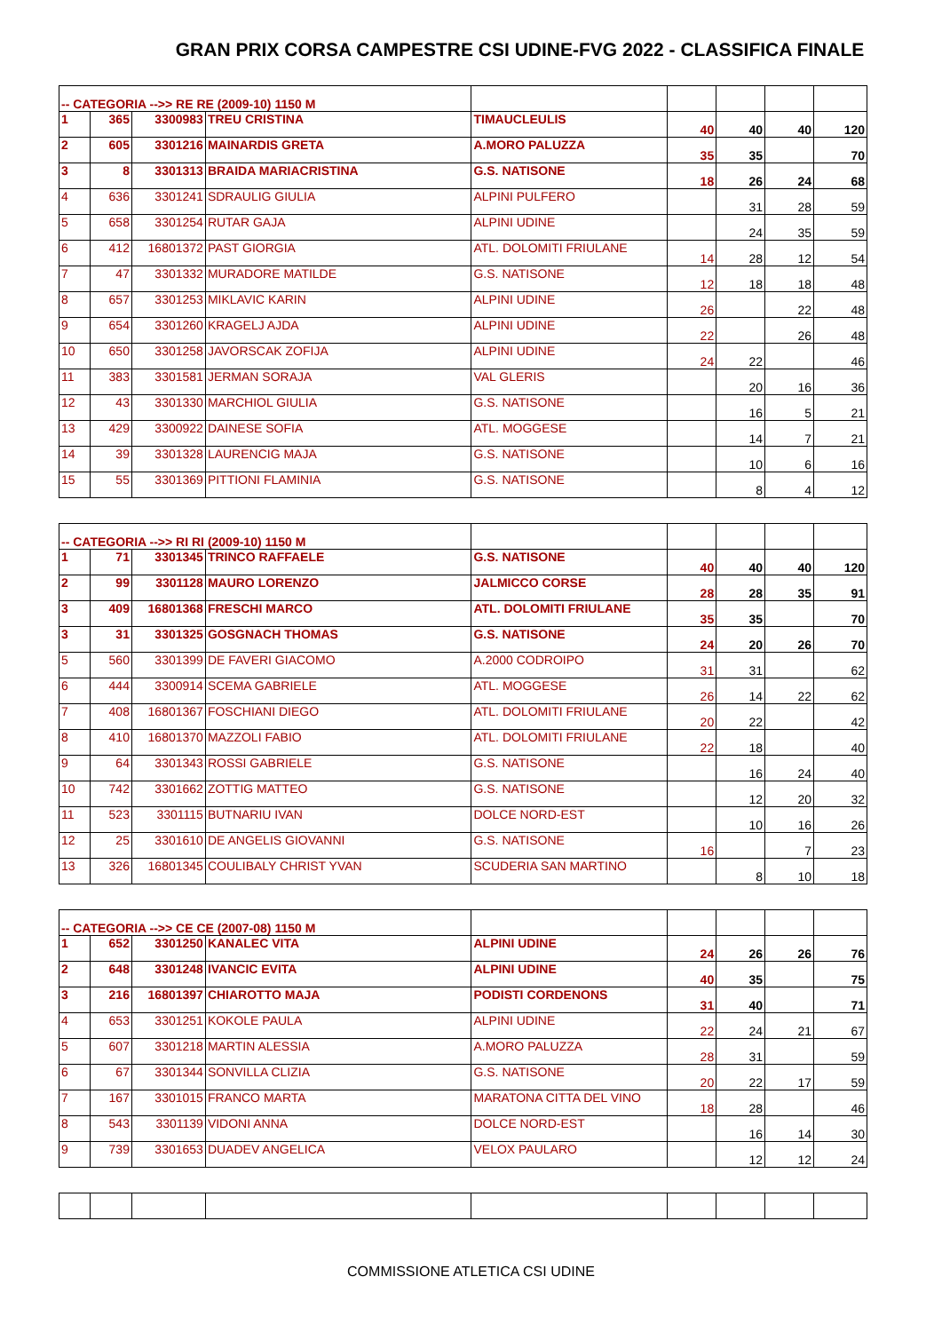GRAN PRIX CORSA CAMPESTRE CSI UDINE-FVG 2022 - CLASSIFICA FINALE
| -- CATEGORIA -->> RE RE (2009-10) 1150 M | | | | | | | | |
| 1 | 365 | 3300983 | TREU CRISTINA | TIMAUCLEULIS | 40 | 40 | 40 | 120 |
| 2 | 605 | 3301216 | MAINARDIS GRETA | A.MORO PALUZZA | 35 | 35 | | 70 |
| 3 | 8 | 3301313 | BRAIDA MARIACRISTINA | G.S. NATISONE | 18 | 26 | 24 | 68 |
| 4 | 636 | 3301241 | SDRAULIG GIULIA | ALPINI PULFERO | | 31 | 28 | 59 |
| 5 | 658 | 3301254 | RUTAR GAJA | ALPINI UDINE | | 24 | 35 | 59 |
| 6 | 412 | 16801372 | PAST GIORGIA | ATL. DOLOMITI FRIULANE | 14 | 28 | 12 | 54 |
| 7 | 47 | 3301332 | MURADORE MATILDE | G.S. NATISONE | 12 | 18 | 18 | 48 |
| 8 | 657 | 3301253 | MIKLAVIC KARIN | ALPINI UDINE | 26 | | 22 | 48 |
| 9 | 654 | 3301260 | KRAGELJ AJDA | ALPINI UDINE | 22 | | 26 | 48 |
| 10 | 650 | 3301258 | JAVORSCAK ZOFIJA | ALPINI UDINE | 24 | 22 | | 46 |
| 11 | 383 | 3301581 | JERMAN SORAJA | VAL GLERIS | | 20 | 16 | 36 |
| 12 | 43 | 3301330 | MARCHIOL GIULIA | G.S. NATISONE | | 16 | 5 | 21 |
| 13 | 429 | 3300922 | DAINESE SOFIA | ATL. MOGGESE | | 14 | 7 | 21 |
| 14 | 39 | 3301328 | LAURENCIG MAJA | G.S. NATISONE | | 10 | 6 | 16 |
| 15 | 55 | 3301369 | PITTIONI FLAMINIA | G.S. NATISONE | | 8 | 4 | 12 |
| -- CATEGORIA -->> RI RI (2009-10) 1150 M | | | | | | | | |
| 1 | 71 | 3301345 | TRINCO RAFFAELE | G.S. NATISONE | 40 | 40 | 40 | 120 |
| 2 | 99 | 3301128 | MAURO LORENZO | JALMICCO CORSE | 28 | 28 | 35 | 91 |
| 3 | 409 | 16801368 | FRESCHI MARCO | ATL. DOLOMITI FRIULANE | 35 | 35 | | 70 |
| 3 | 31 | 3301325 | GOSGNACH THOMAS | G.S. NATISONE | 24 | 20 | 26 | 70 |
| 5 | 560 | 3301399 | DE FAVERI GIACOMO | A.2000 CODROIPO | 31 | 31 | | 62 |
| 6 | 444 | 3300914 | SCEMA GABRIELE | ATL. MOGGESE | 26 | 14 | 22 | 62 |
| 7 | 408 | 16801367 | FOSCHIANI DIEGO | ATL. DOLOMITI FRIULANE | 20 | 22 | | 42 |
| 8 | 410 | 16801370 | MAZZOLI FABIO | ATL. DOLOMITI FRIULANE | 22 | 18 | | 40 |
| 9 | 64 | 3301343 | ROSSI GABRIELE | G.S. NATISONE | | 16 | 24 | 40 |
| 10 | 742 | 3301662 | ZOTTIG MATTEO | G.S. NATISONE | | 12 | 20 | 32 |
| 11 | 523 | 3301115 | BUTNARIU IVAN | DOLCE NORD-EST | | 10 | 16 | 26 |
| 12 | 25 | 3301610 | DE ANGELIS GIOVANNI | G.S. NATISONE | 16 | | 7 | 23 |
| 13 | 326 | 16801345 | COULIBALY CHRIST YVAN | SCUDERIA SAN MARTINO | | 8 | 10 | 18 |
| -- CATEGORIA -->> CE CE (2007-08) 1150 M | | | | | | | | |
| 1 | 652 | 3301250 | KANALEC VITA | ALPINI UDINE | 24 | 26 | 26 | 76 |
| 2 | 648 | 3301248 | IVANCIC EVITA | ALPINI UDINE | 40 | 35 | | 75 |
| 3 | 216 | 16801397 | CHIAROTTO MAJA | PODISTI CORDENONS | 31 | 40 | | 71 |
| 4 | 653 | 3301251 | KOKOLE PAULA | ALPINI UDINE | 22 | 24 | 21 | 67 |
| 5 | 607 | 3301218 | MARTIN ALESSIA | A.MORO PALUZZA | 28 | 31 | | 59 |
| 6 | 67 | 3301344 | SONVILLA CLIZIA | G.S. NATISONE | 20 | 22 | 17 | 59 |
| 7 | 167 | 3301015 | FRANCO MARTA | MARATONA CITTA DEL VINO | 18 | 28 | | 46 |
| 8 | 543 | 3301139 | VIDONI ANNA | DOLCE NORD-EST | | 16 | 14 | 30 |
| 9 | 739 | 3301653 | DUADEV ANGELICA | VELOX PAULARO | | 12 | 12 | 24 |
COMMISSIONE ATLETICA CSI UDINE